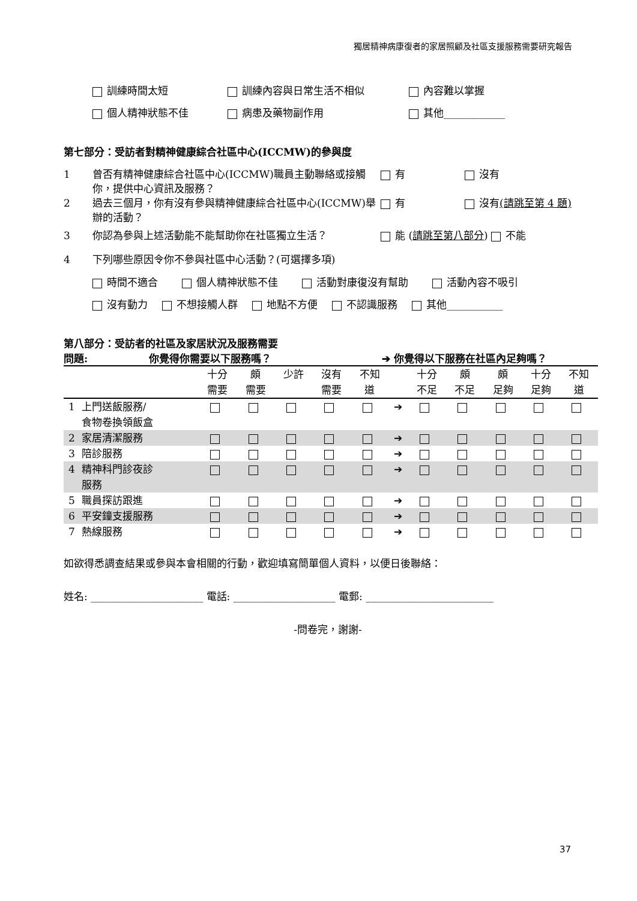獨居精神病康復者的家居照顧及社區支援服務需要研究報告
訓練時間太短 訓練內容與日常生活不相似 內容難以掌握
個人精神狀態不佳 病患及藥物副作用 其他____________
第七部分：受訪者對精神健康綜合社區中心(ICCMW)的參與度
1 曾否有精神健康綜合社區中心(ICCMW)職員主動聯絡或接觸你，提供中心資訊及服務？ 有 沒有
2 過去三個月，你有沒有參與精神健康綜合社區中心(ICCMW)舉辦的活動？ 有 沒有(請跳至第 4 題)
3 你認為參與上述活動能不能幫助你在社區獨立生活？ 能 (請跳至第八部分) 不能
4 下列哪些原因令你不參與社區中心活動？(可選擇多項)
時間不適合 個人精神狀態不佳 活動對康復沒有幫助 活動內容不吸引
沒有動力 不想接觸人群 地點不方便 不認識服務 其他___________
第八部分：受訪者的社區及家居狀況及服務需要
問題: 你覺得你需要以下服務嗎？ ➔ 你覺得以下服務在社區內足夠嗎？
| | | 十分 需要 | 頗 需要 | 少許 | 沒有 需要 | 不知 道 | | 十分 不足 | 頗 不足 | 頗 足夠 | 十分 足夠 | 不知 道 |
| --- | --- | --- | --- | --- | --- | --- | --- | --- | --- | --- | --- | --- |
| 1 | 上門送飯服務/ 食物卷換領飯盒 | | | | | | ➔ | | | | | |
| 2 | 家居清潔服務 | | | | | | ➔ | | | | | |
| 3 | 陪診服務 | | | | | | ➔ | | | | | |
| 4 | 精神科門診夜診 服務 | | | | | | ➔ | | | | | |
| 5 | 職員探訪跟進 | | | | | | ➔ | | | | | |
| 6 | 平安鐘支援服務 | | | | | | ➔ | | | | | |
| 7 | 熱線服務 | | | | | | ➔ | | | | | |
如欲得悉調查結果或參與本會相關的行動，歡迎填寫簡單個人資料，以便日後聯絡：
姓名: ______________________ 電話: ____________________ 電郵: _________________________
-問卷完，謝謝-
37